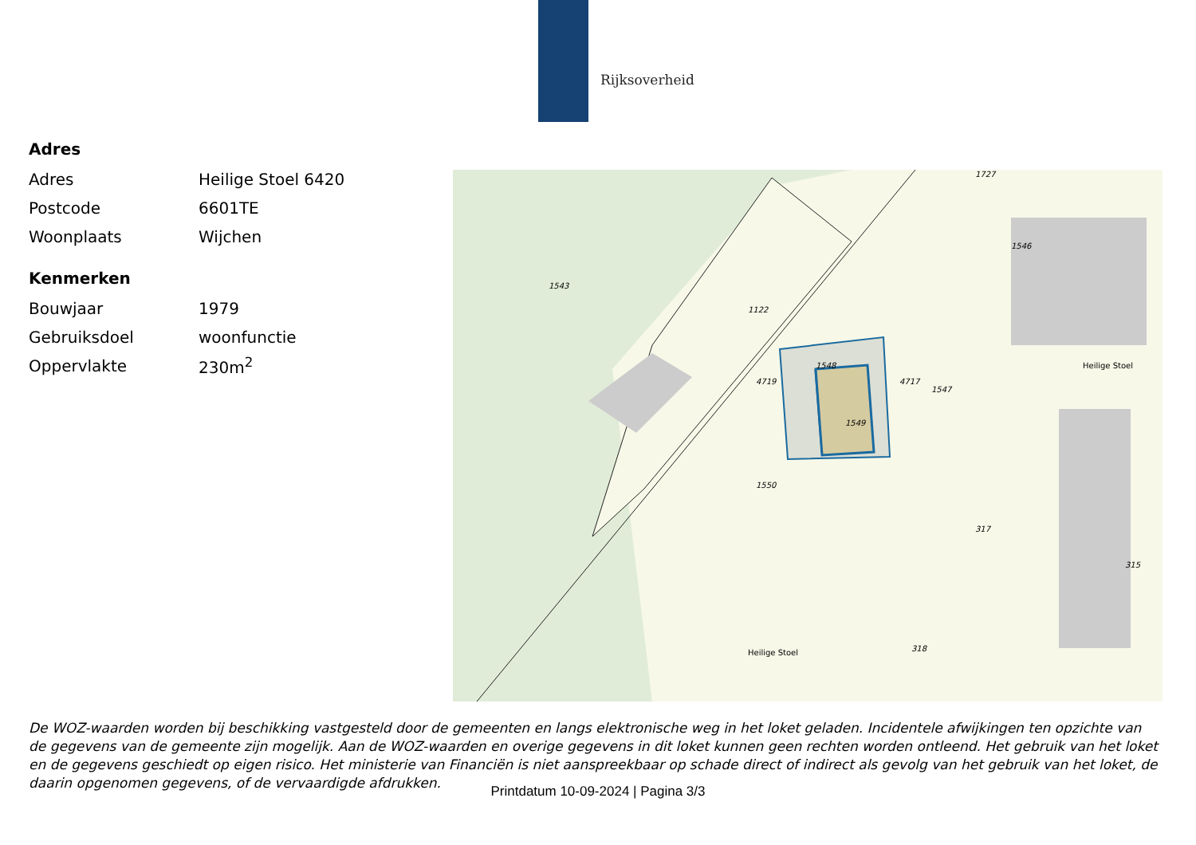Rijksoverheid
Adres
| Adres | Heilige Stoel 6420 |
| Postcode | 6601TE |
| Woonplaats | Wijchen |
Kenmerken
| Bouwjaar | 1979 |
| Gebruiksdoel | woonfunctie |
| Oppervlakte | 230m<sup>2</sup> |
1543
1122
1546
1547
1548
4719 4717
1549
1550
317
315
318
1727
Heilige Stoel
Heilige Stoel
De WOZ-waarden worden bij beschikking vastgesteld door de gemeenten en langs elektronische weg in het loket geladen. Incidentele afwijkingen ten opzichte van de gegevens van de gemeente zijn mogelijk. Aan de WOZ-waarden en overige gegevens in dit loket kunnen geen rechten worden ontleend. Het gebruik van het loket en de gegevens geschiedt op eigen risico. Het ministerie van Financiën is niet aanspreekbaar op schade direct of indirect als gevolg van het gebruik van het loket, de daarin opgenomen gegevens, of de vervaardigde afdrukken.
Printdatum 10-09-2024 | Pagina 3/3